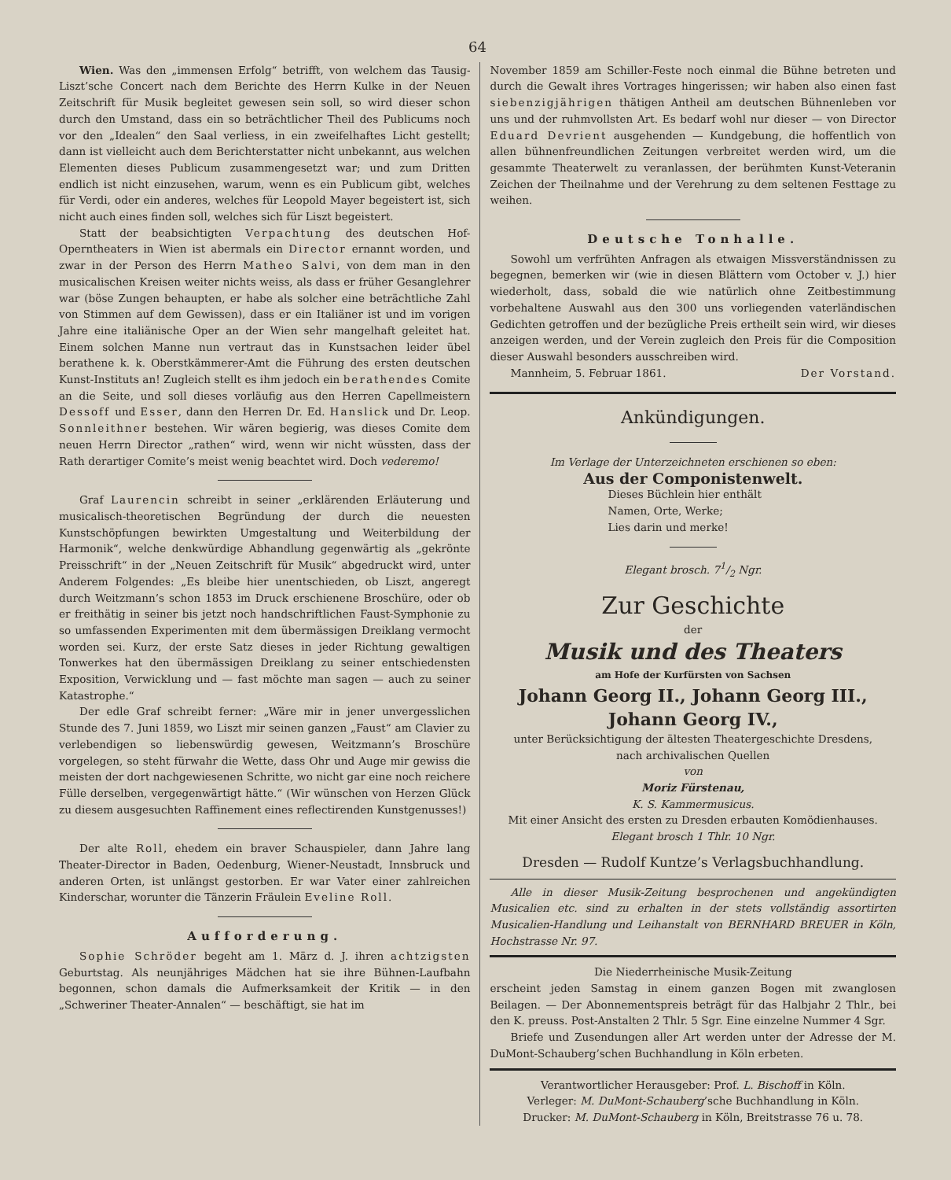64
Wien. Was den „immensen Erfolg“ betrifft, von welchem das Tausig-Liszt’sche Concert nach dem Berichte des Herrn Kulke in der Neuen Zeitschrift für Musik begleitet gewesen sein soll, so wird dieser schon durch den Umstand, dass ein so beträchtlicher Theil des Publicums noch vor den „Idealen“ den Saal verliess, in ein zweifelhaftes Licht gestellt; dann ist vielleicht auch dem Berichterstatter nicht unbekannt, aus welchen Elementen dieses Publicum zusammengesetzt war; und zum Dritten endlich ist nicht einzusehen, warum, wenn es ein Publicum gibt, welches für Verdi, oder ein anderes, welches für Leopold Mayer begeistert ist, sich nicht auch eines finden soll, welches sich für Liszt begeistert.
Statt der beabsichtigten Verpachtung des deutschen Hof-Operntheaters in Wien ist abermals ein Director ernannt worden, und zwar in der Person des Herrn Matheo Salvi, von dem man in den musicalischen Kreisen weiter nichts weiss, als dass er früher Gesanglehrer war (böse Zungen behaupten, er habe als solcher eine beträchtliche Zahl von Stimmen auf dem Gewissen), dass er ein Italiäner ist und im vorigen Jahre eine italiänische Oper an der Wien sehr mangelhaft geleitet hat. Einem solchen Manne nun vertraut das in Kunstsachen leider übel berathene k. k. Oberstkämmerer-Amt die Führung des ersten deutschen Kunst-Instituts an! Zugleich stellt es ihm jedoch ein berathendes Comite an die Seite, und soll dieses vorläufig aus den Herren Capellmeistern Dessoff und Esser, dann den Herren Dr. Ed. Hanslick und Dr. Leop. Sonnleithner bestehen. Wir wären begierig, was dieses Comite dem neuen Herrn Director „rathen“ wird, wenn wir nicht wüssten, dass der Rath derartiger Comite’s meist wenig beachtet wird. Doch vederemo!
Graf Laurencin schreibt in seiner „erklärenden Erläuterung und musicalisch-theoretischen Begründung der durch die neuesten Kunstschöpfungen bewirkten Umgestaltung und Weiterbildung der Harmonik“, welche denkwürdige Abhandlung gegenwärtig als „gekrönte Preisschrift“ in der „Neuen Zeitschrift für Musik“ abgedruckt wird, unter Anderem Folgendes: „Es bleibe hier unentschieden, ob Liszt, angeregt durch Weitzmann’s schon 1853 im Druck erschienene Broschüre, oder ob er freithätig in seiner bis jetzt noch handschriftlichen Faust-Symphonie zu so umfassenden Experimenten mit dem übermässigen Dreiklang vermocht worden sei. Kurz, der erste Satz dieses in jeder Richtung gewaltigen Tonwerkes hat den übermässigen Dreiklang zu seiner entschiedensten Exposition, Verwicklung und — fast möchte man sagen — auch zu seiner Katastrophe.“
Der edle Graf schreibt ferner: „Wäre mir in jener unvergesslichen Stunde des 7. Juni 1859, wo Liszt mir seinen ganzen „Faust“ am Clavier zu verlebendigen so liebenswürdig gewesen, Weitzmann’s Broschüre vorgelegen, so steht fürwahr die Wette, dass Ohr und Auge mir gewiss die meisten der dort nachgewiesenen Schritte, wo nicht gar eine noch reichere Fülle derselben, vergegenwärtigt hätte.“ (Wir wünschen von Herzen Glück zu diesem ausgesuchten Raffinement eines reflectirenden Kunstgenusses!)
Der alte Roll, ehedem ein braver Schauspieler, dann Jahre lang Theater-Director in Baden, Oedenburg, Wiener-Neustadt, Innsbruck und anderen Orten, ist unlängst gestorben. Er war Vater einer zahlreichen Kinderschar, worunter die Tänzerin Fräulein Eveline Roll.
Aufforderung.
Sophie Schröder begeht am 1. März d. J. ihren achtzigsten Geburtstag. Als neunjähriges Mädchen hat sie ihre Bühnen-Laufbahn begonnen, schon damals die Aufmerksamkeit der Kritik — in den „Schweriner Theater-Annalen“ — beschäftigt, sie hat im
November 1859 am Schiller-Feste noch einmal die Bühne betreten und durch die Gewalt ihres Vortrages hingerissen; wir haben also einen fast siebenzigjährigen thätigen Antheil am deutschen Bühnenleben vor uns und der ruhmvollsten Art. Es bedarf wohl nur dieser — von Director Eduard Devrient ausgehenden — Kundgebung, die hoffentlich von allen bühnenfreundlichen Zeitungen verbreitet werden wird, um die gesammte Theaterwelt zu veranlassen, der berühmten Kunst-Veteranin Zeichen der Theilnahme und der Verehrung zu dem seltenen Festtage zu weihen.
Deutsche Tonhalle.
Sowohl um verfrühten Anfragen als etwaigen Missverständnissen zu begegnen, bemerken wir (wie in diesen Blättern vom October v. J.) hier wiederholt, dass, sobald die wie natürlich ohne Zeitbestimmung vorbehaltene Auswahl aus den 300 uns vorliegenden vaterländischen Gedichten getroffen und der bezügliche Preis ertheilt sein wird, wir dieses anzeigen werden, und der Verein zugleich den Preis für die Composition dieser Auswahl besonders ausschreiben wird.
Mannheim, 5. Februar 1861. Der Vorstand.
Ankündigungen.
Im Verlage der Unterzeichneten erschienen so eben:
Aus der Componistenwelt.
Dieses Büchlein hier enthält
Namen, Orte, Werke;
Lies darin und merke!
Elegant brosch. 71/2 Ngr.
Zur Geschichte
der
Musik und des Theaters
am Hofe der Kurfürsten von Sachsen
Johann Georg II., Johann Georg III., Johann Georg IV.,
unter Berücksichtigung der ältesten Theatergeschichte Dresdens,
nach archivalischen Quellen
von
Moriz Fürstenau,
K. S. Kammermusicus.
Mit einer Ansicht des ersten zu Dresden erbauten Komödienhauses.
Elegant brosch 1 Thlr. 10 Ngr.
Dresden — Rudolf Kuntze’s Verlagsbuchhandlung.
Alle in dieser Musik-Zeitung besprochenen und angekündigten Musicalien etc. sind zu erhalten in der stets vollständig assortirten Musicalien-Handlung und Leihanstalt von BERNHARD BREUER in Köln, Hochstrasse Nr. 97.
Die Niederrheinische Musik-Zeitung
erscheint jeden Samstag in einem ganzen Bogen mit zwanglosen Beilagen. — Der Abonnementspreis beträgt für das Halbjahr 2 Thlr., bei den K. preuss. Post-Anstalten 2 Thlr. 5 Sgr. Eine einzelne Nummer 4 Sgr.
Briefe und Zusendungen aller Art werden unter der Adresse der M. DuMont-Schauberg’schen Buchhandlung in Köln erbeten.
Verantwortlicher Herausgeber: Prof. L. Bischoff in Köln.
Verleger: M. DuMont-Schauberg’sche Buchhandlung in Köln.
Drucker: M. DuMont-Schauberg in Köln, Breitstrasse 76 u. 78.